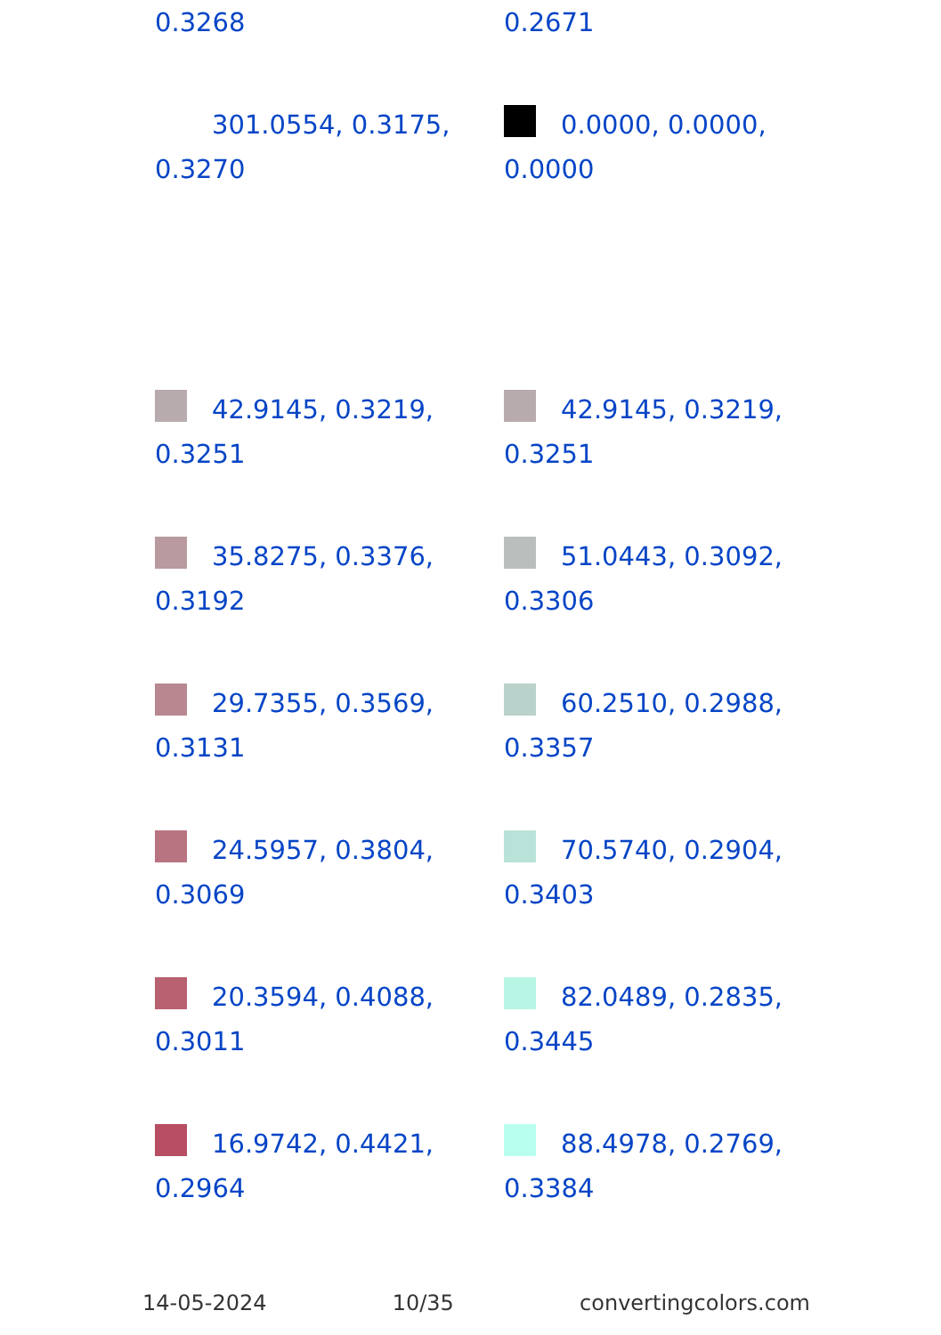0.3268 0.2671
301.0554, 0.3175, 0.3270
0.0000, 0.0000, 0.0000
42.9145, 0.3219, 0.3251
42.9145, 0.3219, 0.3251
35.8275, 0.3376, 0.3192
51.0443, 0.3092, 0.3306
29.7355, 0.3569, 0.3131
60.2510, 0.2988, 0.3357
24.5957, 0.3804, 0.3069
70.5740, 0.2904, 0.3403
20.3594, 0.4088, 0.3011
82.0489, 0.2835, 0.3445
16.9742, 0.4421, 0.2964
88.4978, 0.2769, 0.3384
14-05-2024 10/35 convertingcolors.com